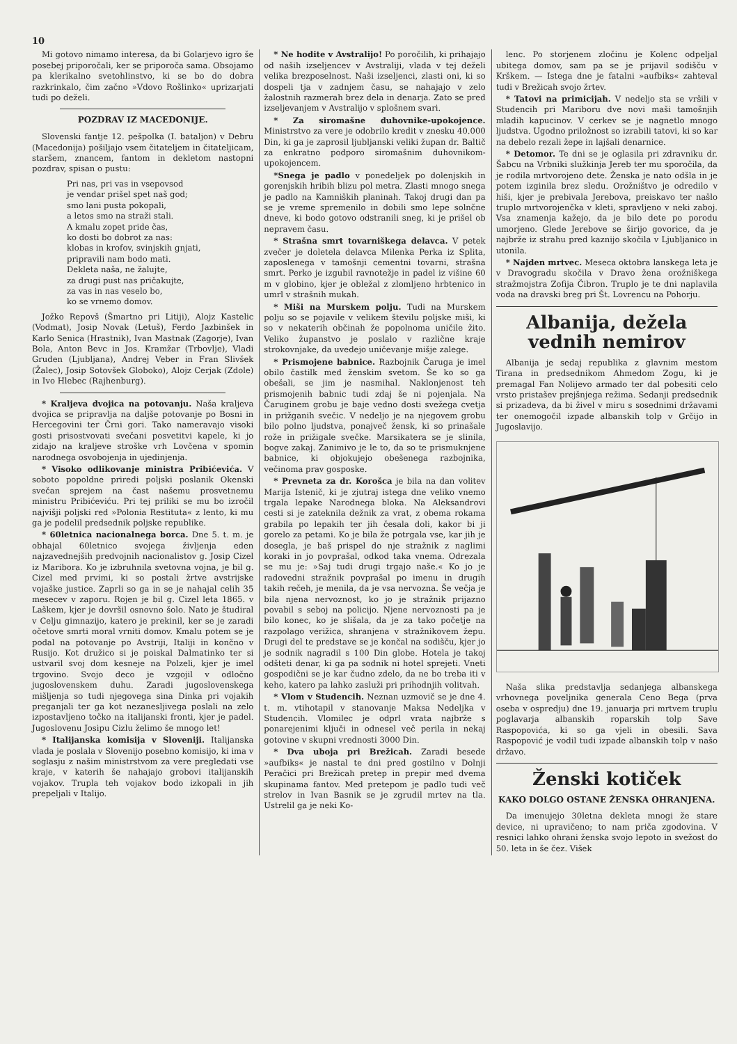10
Mi gotovo nimamo interesa, da bi Golarjevo igro še posebej priporočali, ker se priporoča sama. Obsojamo pa klerikalno svetohlinstvo, ki se bo do dobra razkrinkalo, čim začno »Vdovo Rošlinko« uprizarjati tudi po deželi.
POZDRAV IZ MACEDONIJE.
Slovenski fantje 12. pešpolka (I. bataljon) v Debru (Macedonija) pošiljajo vsem čitateljem in čitateljicam, staršem, znancem, fantom in dekletom nastopni pozdrav, spisan o pustu:
Pri nas, pri vas in vsepovsod
je vendar prišel spet naš god;
smo lani pusta pokopali,
a letos smo na straži stali.
A kmalu zopet pride čas,
ko dosti bo dobrot za nas:
klobas in krofov, svinjskih gnjati,
pripravili nam bodo mati.
Dekleta naša, ne žalujte,
za drugi pust nas pričakujte,
za vas in nas veselo bo,
ko se vrnemo domov.
Jožko Repovš (Šmartno pri Litiji), Alojz Kastelic (Vodmat), Josip Novak (Letuš), Ferdo Jazbinšek in Karlo Senica (Hrastnik), Ivan Mastnak (Zagorje), Ivan Bola, Anton Bevc in Jos. Kramžar (Trbovlje), Vladi Gruden (Ljubljana), Andrej Veber in Fran Slivšek (Žalec), Josip Sotovšek Globoko), Alojz Cerjak (Zdole) in Ivo Hlebec (Rajhenburg).
* Kraljeva dvojica na potovanju. Naša kraljeva dvojica se pripravlja na daljše potovanje po Bosni in Hercegovini ter Črni gori. Tako nameravajo visoki gosti prisostvovati svečani posvetitvi kapele, ki jo zidajo na kraljeve stroške vrh Lovčena v spomin narodnega osvobojenja in ujedinjenja.
* Visoko odlikovanje ministra Pribićevića. V soboto popoldne priredi poljski poslanik Okenski svečan sprejem na čast našemu prosvetnemu ministru Pribićeviću. Pri tej priliki se mu bo izročil najvišji poljski red »Polonia Restituta« z lento, ki mu ga je podelil predsednik poljske republike.
* 60letnica nacionalnega borca. Dne 5. t. m. je obhajal 60letnico svojega življenja eden najzavednejših predvojnih nacionalistov g. Josip Cizel iz Maribora. Ko je izbruhnila svetovna vojna, je bil g. Cizel med prvimi, ki so postali žrtve avstrijske vojaške justice. Zaprli so ga in se je nahajal celih 35 mesecev v zaporu. Rojen je bil g. Cizel leta 1865. v Laškem, kjer je dovršil osnovno šolo. Nato je študiral v Celju gimnazijo, katero je prekinil, ker se je zaradi očetove smrti moral vrniti domov. Kmalu potem se je podal na potovanje po Avstriji, Italiji in končno v Rusijo. Kot družico si je poiskal Dalmatinko ter si ustvaril svoj dom kesneje na Polzeli, kjer je imel trgovino. Svojo deco je vzgojil v odločno jugoslovenskem duhu. Zaradi jugoslovenskega mišljenja so tudi njegovega sina Dinka pri vojakih preganjali ter ga kot nezanesljivega poslali na zelo izpostavljeno točko na italijanski fronti, kjer je padel. Jugoslovenu Josipu Cizlu želimo še mnogo let!
* Italijanska komisija v Sloveniji. Italijanska vlada je poslala v Slovenijo posebno komisijo, ki ima v soglasju z našim ministrstvom za vere pregledati vse kraje, v katerih še nahajajo grobovi italijanskih vojakov. Trupla teh vojakov bodo izkopali in jih prepeljali v Italijo.
* Ne hodite v Avstralijo! Po poročilih, ki prihajajo od naših izseljencev v Avstraliji, vlada v tej deželi velika brezposelnost. Naši izseljenci, zlasti oni, ki so dospeli tja v zadnjem času, se nahajajo v zelo žalostnih razmerah brez dela in denarja. Zato se pred izseljevanjem v Avstralijo v splošnem svari.
* Za siromašne duhovnike-upokojence. Ministrstvo za vere je odobrilo kredit v znesku 40.000 Din, ki ga je zaprosil ljubljanski veliki župan dr. Baltič za enkratno podporo siromašnim duhovnikom-upokojencem.
*Snega je padlo v ponedeljek po dolenjskih in gorenjskih hribih blizu pol metra. Zlasti mnogo snega je padlo na Kamniških planinah. Takoj drugi dan pa se je vreme spremenilo in dobili smo lepe solnčne dneve, ki bodo gotovo odstranili sneg, ki je prišel ob nepravem času.
* Strašna smrt tovarniškega delavca. V petek zvečer je doletela delavca Milenka Perka iz Splita, zaposlenega v tamošnji cementni tovarni, strašna smrt. Perko je izgubil ravnotežje in padel iz višine 60 m v globino, kjer je obležal z zlomljeno hrbtenico in umrl v strašnih mukah.
* Miši na Murskem polju. Tudi na Murskem polju so se pojavile v velikem številu poljske miši, ki so v nekaterih občinah že popolnoma uničile žito. Veliko županstvo je poslalo v različne kraje strokovnjake, da uvedejo uničevanje mišje zalege.
* Prismojene babnice. Razbojnik Čaruga je imel obilo častilk med ženskim svetom. Še ko so ga obešali, se jim je nasmihal. Naklonjenost teh prismojenih babnic tudi zdaj še ni pojenjala. Na Čaruginem grobu je baje vedno dosti svežega cvetja in prižganih svečic. V nedeljo je na njegovem grobu bilo polno ljudstva, ponajveč žensk, ki so prinašale rože in prižigale svečke. Marsikatera se je slinila, bogve zakaj. Zanimivo je le to, da so te prismuknjene babnice, ki objokujejo obešenega razbojnika, večinoma prav gosposke.
* Prevneta za dr. Korošca je bila na dan volitev Marija Istenič, ki je zjutraj istega dne veliko vnemo trgala lepake Narodnega bloka. Na Aleksandrovi cesti si je zateknila dežnik za vrat, z obema rokama grabila po lepakih ter jih česala doli, kakor bi ji gorelo za petami. Ko je bila že potrgala vse, kar jih je dosegla, je baš prispel do nje stražnik z naglimi koraki in jo povprašal, odkod taka vnema. Odrezala se mu je: »Saj tudi drugi trgajo naše.« Ko jo je radovedni stražnik povprašal po imenu in drugih takih rečeh, je menila, da je vsa nervozna. Še večja je bila njena nervoznost, ko jo je stražnik prijazno povabil s seboj na policijo. Njene nervoznosti pa je bilo konec, ko je slišala, da je za tako početje na razpolago verižica, shranjena v stražnikovem žepu. Drugi del te predstave se je končal na sodišču, kjer jo je sodnik nagradil s 100 Din globe. Hotela je takoj odšteti denar, ki ga pa sodnik ni hotel sprejeti. Vneti gospodični se je kar čudno zdelo, da ne bo treba iti v keho, katero pa lahko zasluži pri prihodnjih volitvah.
* Vlom v Studencih. Neznan uzmovič se je dne 4. t. m. vtihotapil v stanovanje Maksa Nedeljka v Studencih. Vlomilec je odprl vrata najbrže s ponarejenimi ključi in odnesel več perila in nekaj gotovine v skupni vrednosti 3000 Din.
* Dva uboja pri Brežicah. Zaradi besede »aufbiks« je nastal te dni pred gostilno v Dolnji Peračici pri Brežicah pretep in prepir med dvema skupinama fantov. Med pretepom je padlo tudi več strelov in Ivan Basnik se je zgrudil mrtev na tla. Ustrelil ga je neki Ko-
lenc. Po storjenem zločinu je Kolenc odpeljal ubitega domov, sam pa se je prijavil sodišču v Krškem. — Istega dne je fatalni »aufbiks« zahteval tudi v Brežicah svojo žrtev.
* Tatovi na primicijah. V nedeljo sta se vršili v Studencih pri Mariboru dve novi maši tamošnjih mladih kapucinov. V cerkev se je nagnetlo mnogo ljudstva. Ugodno priložnost so izrabili tatovi, ki so kar na debelo rezali žepe in lajšali denarnice.
* Detomor. Te dni se je oglasila pri zdravniku dr. Šabcu na Vrbniki služkinja Jereb ter mu sporočila, da je rodila mrtvorojeno dete. Ženska je nato odšla in je potem izginila brez sledu. Orožništvo je odredilo v hiši, kjer je prebivala Jerebova, preiskavo ter našlo truplo mrtvorojenčka v kleti, spravljeno v neki zaboj. Vsa znamenja kažejo, da je bilo dete po porodu umorjeno. Glede Jerebove se širijo govorice, da je najbrže iz strahu pred kaznijo skočila v Ljubljanico in utonila.
* Najden mrtvec. Meseca oktobra lanskega leta je v Dravogradu skočila v Dravo žena orožniškega stražmojstra Zofija Čibron. Truplo je te dni naplavila voda na dravski breg pri Št. Lovrencu na Pohorju.
Albanija, dežela vednih nemirov
Albanija je sedaj republika z glavnim mestom Tirana in predsednikom Ahmedom Zogu, ki je premagal Fan Nolijevo armado ter dal pobesiti celo vrsto pristašev prejšnjega režima. Sedanji predsednik si prizadeva, da bi živel v miru s sosednimi državami ter onemogočil izpade albanskih tolp v Grčijo in Jugoslavijo.
Naša slika predstavlja sedanjega albanskega vrhovnega poveljnika generala Ceno Bega (prva oseba v ospredju) dne 19. januarja pri mrtvem truplu poglavarja albanskih roparskih tolp Save Raspopovića, ki so ga vjeli in obesili. Sava Raspopović je vodil tudi izpade albanskih tolp v našo državo.
Ženski kotiček
KAKO DOLGO OSTANE ŽENSKA OHRANJENA.
Da imenujejo 30letna dekleta mnogi že stare device, ni upravičeno; to nam priča zgodovina. V resnici lahko ohrani ženska svojo lepoto in svežost do 50. leta in še čez. Višek